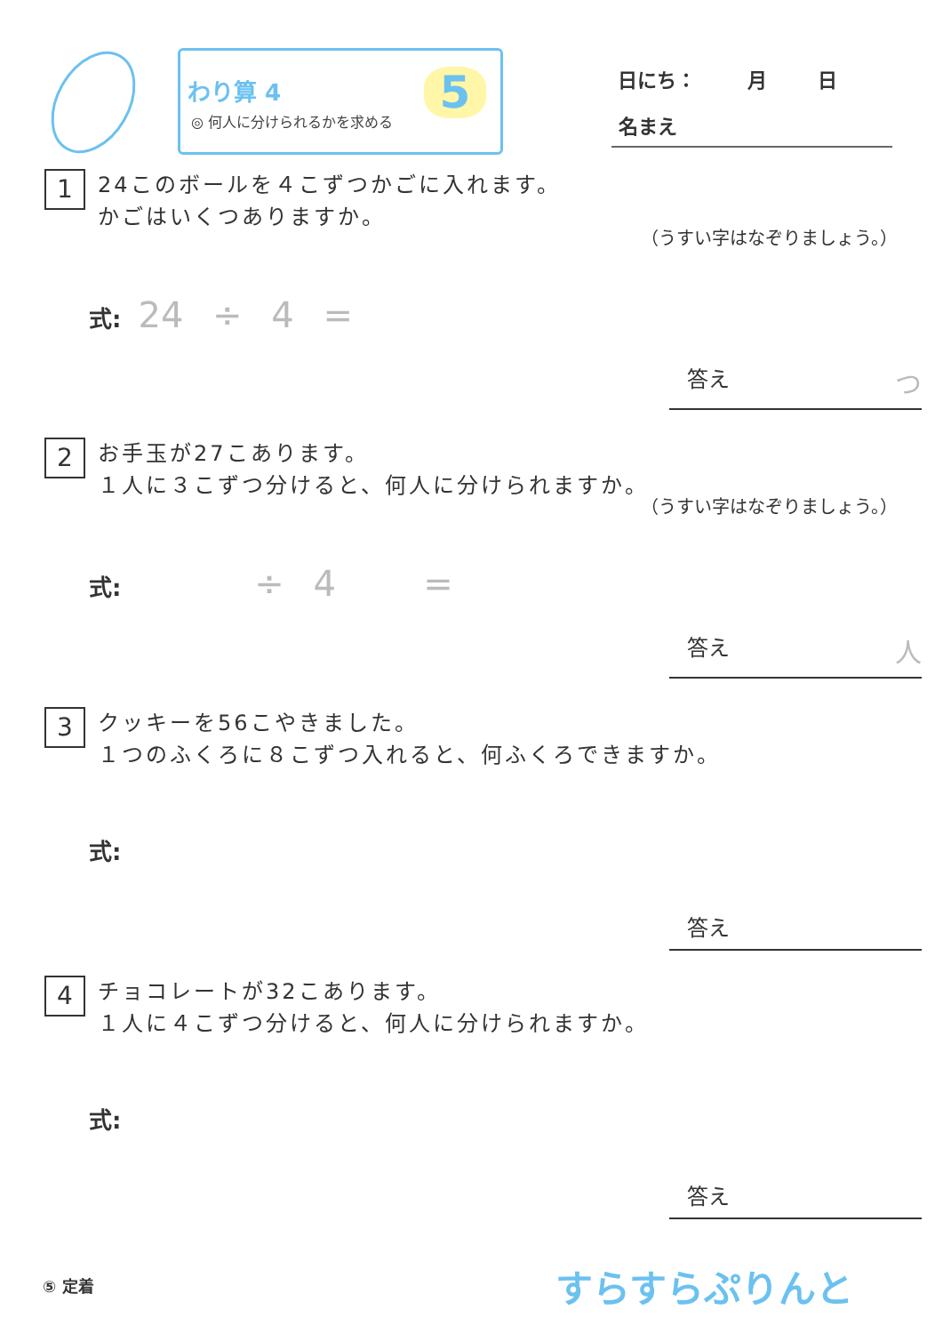わり算 4
◎ 何人に分けられるかを求める
5
日にち： 月 日
名まえ
1 24このボールを４こずつかごに入れます。
かごはいくつありますか。
（うすい字はなぞりましょう。）
式: 24 ÷ 4 =
答え つ
2 お手玉が27こあります。
１人に３こずつ分けると、何人に分けられますか。
（うすい字はなぞりましょう。）
式: ÷ 4 =
答え 人
3 クッキーを56こやきました。
１つのふくろに８こずつ入れると、何ふくろできますか。
式:
答え
4 チョコレートが32こあります。
１人に４こずつ分けると、何人に分けられますか。
式:
答え
⑤ 定着 すらすらぷりんと